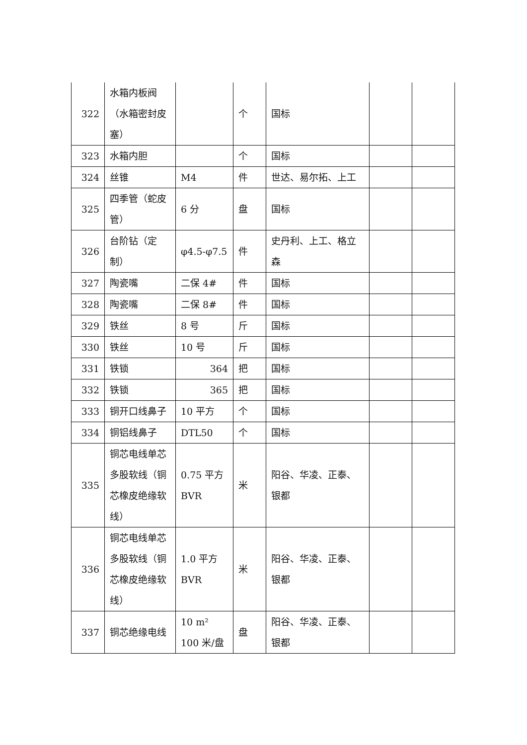| 322 | 水箱内板阀（水箱密封皮塞） | | 个 | 国标 | | |
| 323 | 水箱内胆 | | 个 | 国标 | | |
| 324 | 丝锥 | M4 | 件 | 世达、易尔拓、上工 | | |
| 325 | 四季管（蛇皮管） | 6 分 | 盘 | 国标 | | |
| 326 | 台阶钻（定制） | φ4.5-φ7.5 | 件 | 史丹利、上工、格立森 | | |
| 327 | 陶瓷嘴 | 二保 4# | 件 | 国标 | | |
| 328 | 陶瓷嘴 | 二保 8# | 件 | 国标 | | |
| 329 | 铁丝 | 8 号 | 斤 | 国标 | | |
| 330 | 铁丝 | 10 号 | 斤 | 国标 | | |
| 331 | 铁锁 | 364 | 把 | 国标 | | |
| 332 | 铁锁 | 365 | 把 | 国标 | | |
| 333 | 铜开口线鼻子 | 10 平方 | 个 | 国标 | | |
| 334 | 铜铝线鼻子 | DTL50 | 个 | 国标 | | |
| 335 | 铜芯电线单芯多股软线（铜芯橡皮绝缘软线） | 0.75 平方 BVR | 米 | 阳谷、华凌、正泰、银都 | | |
| 336 | 铜芯电线单芯多股软线（铜芯橡皮绝缘软线） | 1.0 平方 BVR | 米 | 阳谷、华凌、正泰、银都 | | |
| 337 | 铜芯绝缘电线 | 10 m² 100 米/盘 | 盘 | 阳谷、华凌、正泰、银都 | | |